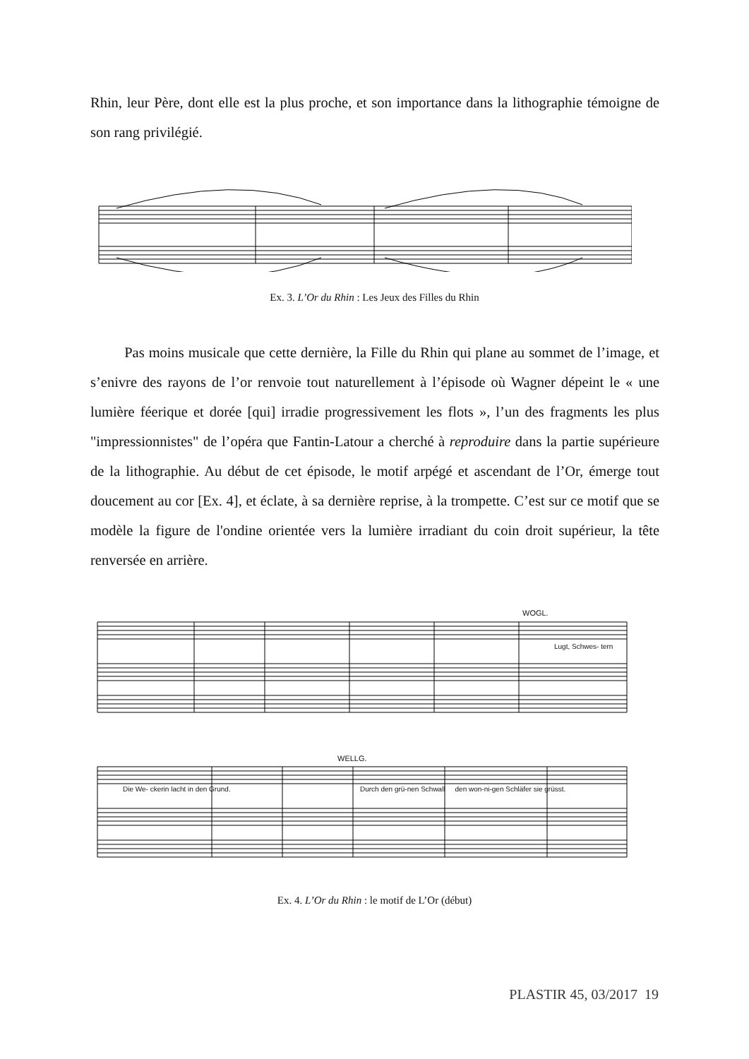Rhin, leur Père, dont elle est la plus proche, et son importance dans la lithographie témoigne de son rang privilégié.
Ex. 3. L’Or du Rhin : Les Jeux des Filles du Rhin
Pas moins musicale que cette dernière, la Fille du Rhin qui plane au sommet de l’image, et s’enivre des rayons de l’or renvoie tout naturellement à l’épisode où Wagner dépeint le « une lumière féerique et dorée [qui] irradie progressivement les flots », l’un des fragments les plus "impressionnistes" de l’opéra que Fantin-Latour a cherché à reproduire dans la partie supérieure de la lithographie. Au début de cet épisode, le motif arpégé et ascendant de l’Or, émerge tout doucement au cor [Ex. 4], et éclate, à sa dernière reprise, à la trompette. C’est sur ce motif que se modèle la figure de l'ondine orientée vers la lumière irradiant du coin droit supérieur, la tête renversée en arrière.
WOGL.
Lugt, Schwes- tern
WELLG.
Die We- ckerin lacht in den Grund.
Durch den grü-nen Schwall den won-ni-gen Schläfer sie grüsst.
Ex. 4. L’Or du Rhin : le motif de L’Or (début)
PLASTIR 45, 03/2017 19